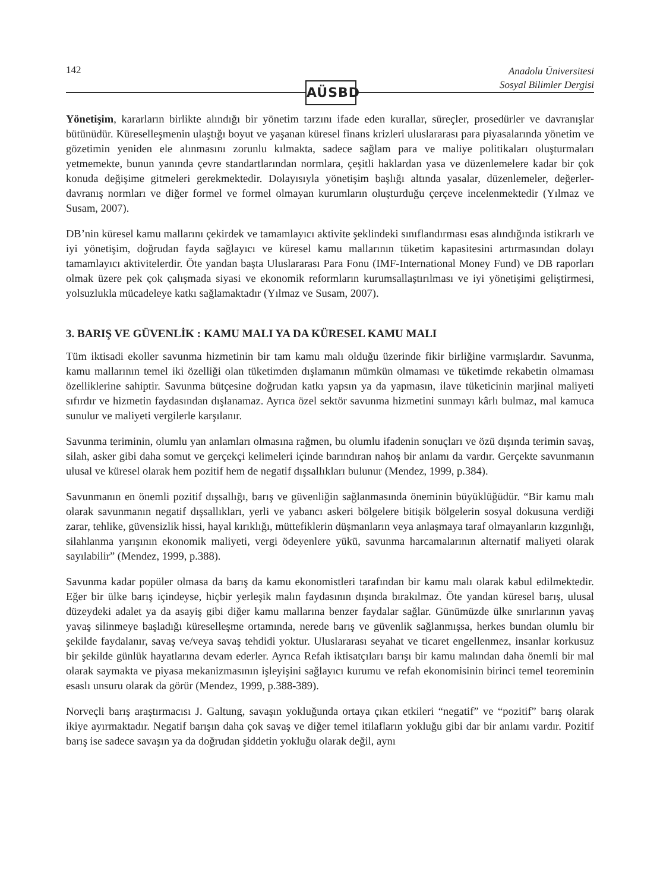142
Anadolu Üniversitesi
Sosyal Bilimler Dergisi
AÜSBD
Yönetişim, kararların birlikte alındığı bir yönetim tarzını ifade eden kurallar, süreçler, prosedürler ve davranışlar bütünüdür. Küreselleşmenin ulaştığı boyut ve yaşanan küresel finans krizleri uluslararası para piyasalarında yönetim ve gözetimin yeniden ele alınmasını zorunlu kılmakta, sadece sağlam para ve maliye politikaları oluşturmaları yetmemekte, bunun yanında çevre standartlarından normlara, çeşitli haklardan yasa ve düzenlemelere kadar bir çok konuda değişime gitmeleri gerekmektedir. Dolayısıyla yönetişim başlığı altında yasalar, düzenlemeler, değerler-davranış normları ve diğer formel ve formel olmayan kurumların oluşturduğu çerçeve incelenmektedir (Yılmaz ve Susam, 2007).
DB’nin küresel kamu mallarını çekirdek ve tamamlayıcı aktivite şeklindeki sınıflandırması esas alındığında istikrarlı ve iyi yönetişim, doğrudan fayda sağlayıcı ve küresel kamu mallarının tüketim kapasitesini artırmasından dolayı tamamlayıcı aktivitelerdir. Öte yandan başta Uluslararası Para Fonu (IMF-International Money Fund) ve DB raporları olmak üzere pek çok çalışmada siyasi ve ekonomik reformların kurumsallaştırılması ve iyi yönetişimi geliştirmesi, yolsuzlukla mücadeleye katkı sağlamaktadır (Yılmaz ve Susam, 2007).
3. BARIŞ VE GÜVENLİK : KAMU MALI YA DA KÜRESEL KAMU MALI
Tüm iktisadi ekoller savunma hizmetinin bir tam kamu malı olduğu üzerinde fikir birliğine varmışlardır. Savunma, kamu mallarının temel iki özelliği olan tüketimden dışlamanın mümkün olmaması ve tüketimde rekabetin olmaması özelliklerine sahiptir. Savunma bütçesine doğrudan katkı yapsın ya da yapmasın, ilave tüketicinin marjinal maliyeti sıfırdır ve hizmetin faydasından dışlanamaz. Ayrıca özel sektör savunma hizmetini sunmayı kârlı bulmaz, mal kamuca sunulur ve maliyeti vergilerle karşılanır.
Savunma teriminin, olumlu yan anlamları olmasına rağmen, bu olumlu ifadenin sonuçları ve özü dışında terimin savaş, silah, asker gibi daha somut ve gerçekçi kelimeleri içinde barındıran nahoş bir anlamı da vardır. Gerçekte savunmanın ulusal ve küresel olarak hem pozitif hem de negatif dışsallıkları bulunur (Mendez, 1999, p.384).
Savunmanın en önemli pozitif dışsallığı, barış ve güvenliğin sağlanmasında öneminin büyüklüğüdür. “Bir kamu malı olarak savunmanın negatif dışsallıkları, yerli ve yabancı askeri bölgelere bitişik bölgelerin sosyal dokusuna verdiği zarar, tehlike, güvensizlik hissi, hayal kırıklığı, müttefiklerin düşmanların veya anlaşmaya taraf olmayanların kızgınlığı, silahlanma yarışının ekonomik maliyeti, vergi ödeyenlere yükü, savunma harcamalarının alternatif maliyeti olarak sayılabilir” (Mendez, 1999, p.388).
Savunma kadar popüler olmasa da barış da kamu ekonomistleri tarafından bir kamu malı olarak kabul edilmektedir. Eğer bir ülke barış içindeyse, hiçbir yerleşik malın faydasının dışında bırakılmaz. Öte yandan küresel barış, ulusal düzeydeki adalet ya da asayiş gibi diğer kamu mallarına benzer faydalar sağlar. Günümüzde ülke sınırlarının yavaş yavaş silinmeye başladığı küreselleşme ortamında, nerede barış ve güvenlik sağlanmışsa, herkes bundan olumlu bir şekilde faydalanır, savaş ve/veya savaş tehdidi yoktur. Uluslararası seyahat ve ticaret engellenmez, insanlar korkusuz bir şekilde günlük hayatlarına devam ederler. Ayrıca Refah iktisatçıları barışı bir kamu malından daha önemli bir mal olarak saymakta ve piyasa mekanizmasının işleyişini sağlayıcı kurumu ve refah ekonomisinin birinci temel teoreminin esaslı unsuru olarak da görür (Mendez, 1999, p.388-389).
Norveçli barış araştırmacısı J. Galtung, savaşın yokluğunda ortaya çıkan etkileri “negatif” ve “pozitif” barış olarak ikiye ayırmaktadır. Negatif barışın daha çok savaş ve diğer temel itilafların yokluğu gibi dar bir anlamı vardır. Pozitif barış ise sadece savaşın ya da doğrudan şiddetin yokluğu olarak değil, aynı